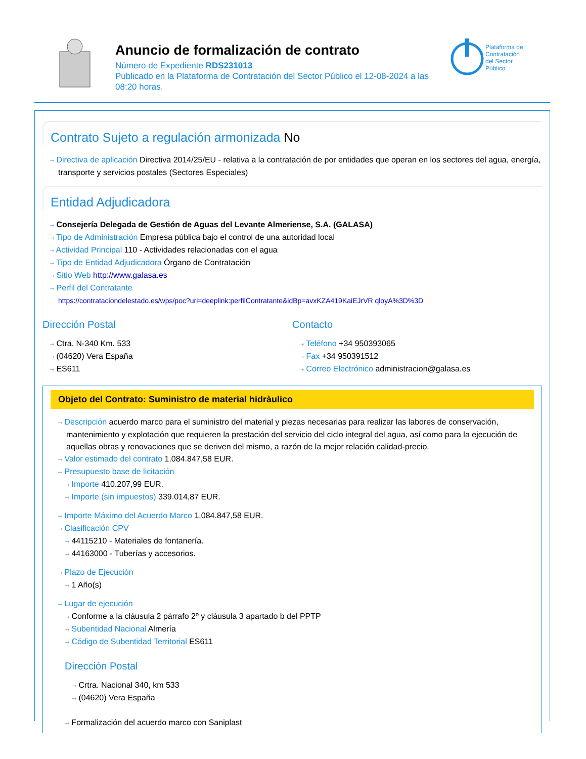Anuncio de formalización de contrato
Número de Expediente RDS231013
Publicado en la Plataforma de Contratación del Sector Público el 12-08-2024 a las 08:20 horas.
Plataforma de
Contratación
del Sector
Público
Contrato Sujeto a regulación armonizada No
⇢ Directiva de aplicación Directiva 2014/25/EU - relativa a la contratación de por entidades que operan en los sectores del agua, energía, transporte y servicios postales (Sectores Especiales)
Entidad Adjudicadora
⇢ Consejería Delegada de Gestión de Aguas del Levante Almeriense, S.A. (GALASA)
⇢ Tipo de Administración Empresa pública bajo el control de una autoridad local
⇢ Actividad Principal 110 - Actividades relacionadas con el agua
⇢ Tipo de Entidad Adjudicadora Órgano de Contratación
⇢ Sitio Web http://www.galasa.es
⇢ Perfil del Contratante
https://contrataciondelestado.es/wps/poc?uri=deeplink:perfilContratante&idBp=avxKZA419KaiEJrVR qloyA%3D%3D
Dirección Postal
⇢ Ctra. N-340 Km. 533
⇢ (04620) Vera España
⇢ ES611
Contacto
⇢ Teléfono +34 950393065
⇢ Fax +34 950391512
⇢ Correo Electrónico administracion@galasa.es
Objeto del Contrato: Suministro de material hidràulico
⇢ Descripción acuerdo marco para el suministro del material y piezas necesarias para realizar las labores de conservación, mantenimiento y explotación que requieren la prestación del servicio del ciclo integral del agua, así como para la ejecución de aquellas obras y renovaciones que se deriven del mismo, a razón de la mejor relación calidad-precio.
⇢ Valor estimado del contrato 1.084.847,58 EUR.
⇢ Presupuesto base de licitación
⇢ Importe 410.207,99 EUR.
⇢ Importe (sin impuestos) 339.014,87 EUR.
⇢ Importe Máximo del Acuerdo Marco 1.084.847,58 EUR.
⇢ Clasificación CPV
⇢ 44115210 - Materiales de fontanería.
⇢ 44163000 - Tuberías y accesorios.
⇢ Plazo de Ejecución
⇢ 1 Año(s)
⇢ Lugar de ejecución
⇢ Conforme a la cláusula 2 párrafo 2º y cláusula 3 apartado b del PPTP
⇢ Subentidad Nacional Almería
⇢ Código de Subentidad Territorial ES611
Dirección Postal
⇢ Crtra. Nacional 340, km 533
⇢ (04620) Vera España
⇢ Formalización del acuerdo marco con Saniplast